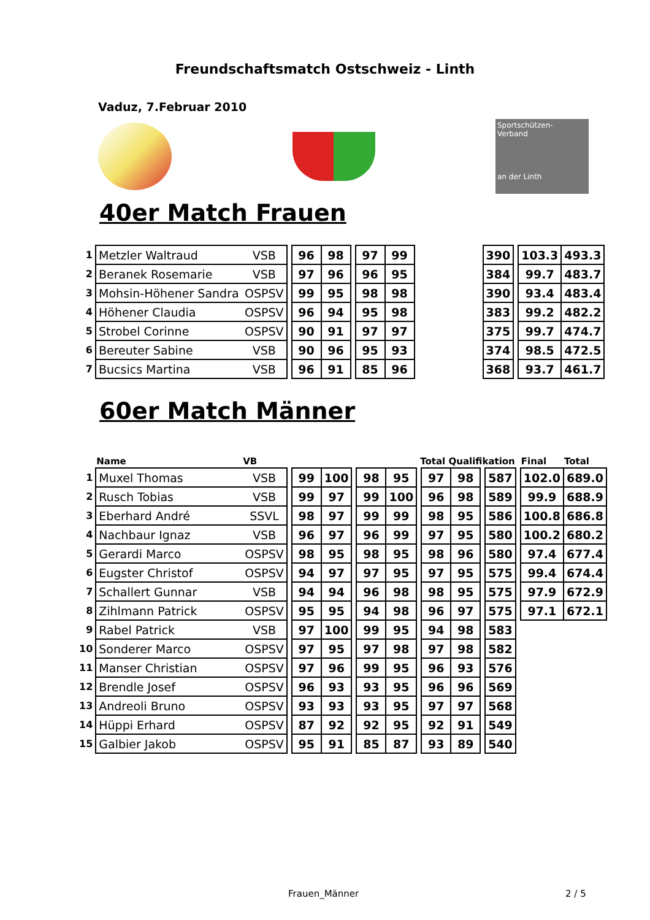Freundschaftsmatch Ostschweiz - Linth
Vaduz, 7.Februar 2010
Sportschützen-
Verband
an der Linth
40er Match Frauen
| 1 | Metzler Waltraud | VSB | | 96 | 98 | | 97 | 99 | | 390 | | 103.3 | 493.3 |
| 2 | Beranek Rosemarie | VSB | | 97 | 96 | | 96 | 95 | | 384 | | 99.7 | 483.7 |
| 3 | Mohsin-Höhener Sandra | OSPSV | | 99 | 95 | | 98 | 98 | | 390 | | 93.4 | 483.4 |
| 4 | Höhener Claudia | OSPSV | | 96 | 94 | | 95 | 98 | | 383 | | 99.2 | 482.2 |
| 5 | Strobel Corinne | OSPSV | | 90 | 91 | | 97 | 97 | | 375 | | 99.7 | 474.7 |
| 6 | Bereuter Sabine | VSB | | 90 | 96 | | 95 | 93 | | 374 | | 98.5 | 472.5 |
| 7 | Bucsics Martina | VSB | | 96 | 91 | | 85 | 96 | | 368 | | 93.7 | 461.7 |
60er Match Männer
| | Name | VB | Total Qualifikation | | | | | | | | | | | | Final | Total |
| --- | --- | --- | --- | --- | --- | --- | --- | --- | --- | --- | --- | --- | --- | --- | --- | --- |
| 1 | Muxel Thomas | VSB | | 99 | 100 | | 98 | 95 | | 97 | 98 | | 587 | | 102.0 | 689.0 |
| 2 | Rusch Tobias | VSB | | 99 | 97 | | 99 | 100 | | 96 | 98 | | 589 | | 99.9 | 688.9 |
| 3 | Eberhard André | SSVL | | 98 | 97 | | 99 | 99 | | 98 | 95 | | 586 | | 100.8 | 686.8 |
| 4 | Nachbaur Ignaz | VSB | | 96 | 97 | | 96 | 99 | | 97 | 95 | | 580 | | 100.2 | 680.2 |
| 5 | Gerardi Marco | OSPSV | | 98 | 95 | | 98 | 95 | | 98 | 96 | | 580 | | 97.4 | 677.4 |
| 6 | Eugster Christof | OSPSV | | 94 | 97 | | 97 | 95 | | 97 | 95 | | 575 | | 99.4 | 674.4 |
| 7 | Schallert Gunnar | VSB | | 94 | 94 | | 96 | 98 | | 98 | 95 | | 575 | | 97.9 | 672.9 |
| 8 | Zihlmann Patrick | OSPSV | | 95 | 95 | | 94 | 98 | | 96 | 97 | | 575 | | 97.1 | 672.1 |
| 9 | Rabel Patrick | VSB | | 97 | 100 | | 99 | 95 | | 94 | 98 | | 583 | | | |
| 10 | Sonderer Marco | OSPSV | | 97 | 95 | | 97 | 98 | | 97 | 98 | | 582 | | | |
| 11 | Manser Christian | OSPSV | | 97 | 96 | | 99 | 95 | | 96 | 93 | | 576 | | | |
| 12 | Brendle Josef | OSPSV | | 96 | 93 | | 93 | 95 | | 96 | 96 | | 569 | | | |
| 13 | Andreoli Bruno | OSPSV | | 93 | 93 | | 93 | 95 | | 97 | 97 | | 568 | | | |
| 14 | Hüppi Erhard | OSPSV | | 87 | 92 | | 92 | 95 | | 92 | 91 | | 549 | | | |
| 15 | Galbier Jakob | OSPSV | | 95 | 91 | | 85 | 87 | | 93 | 89 | | 540 | | | |
Frauen_Männer 2 / 5